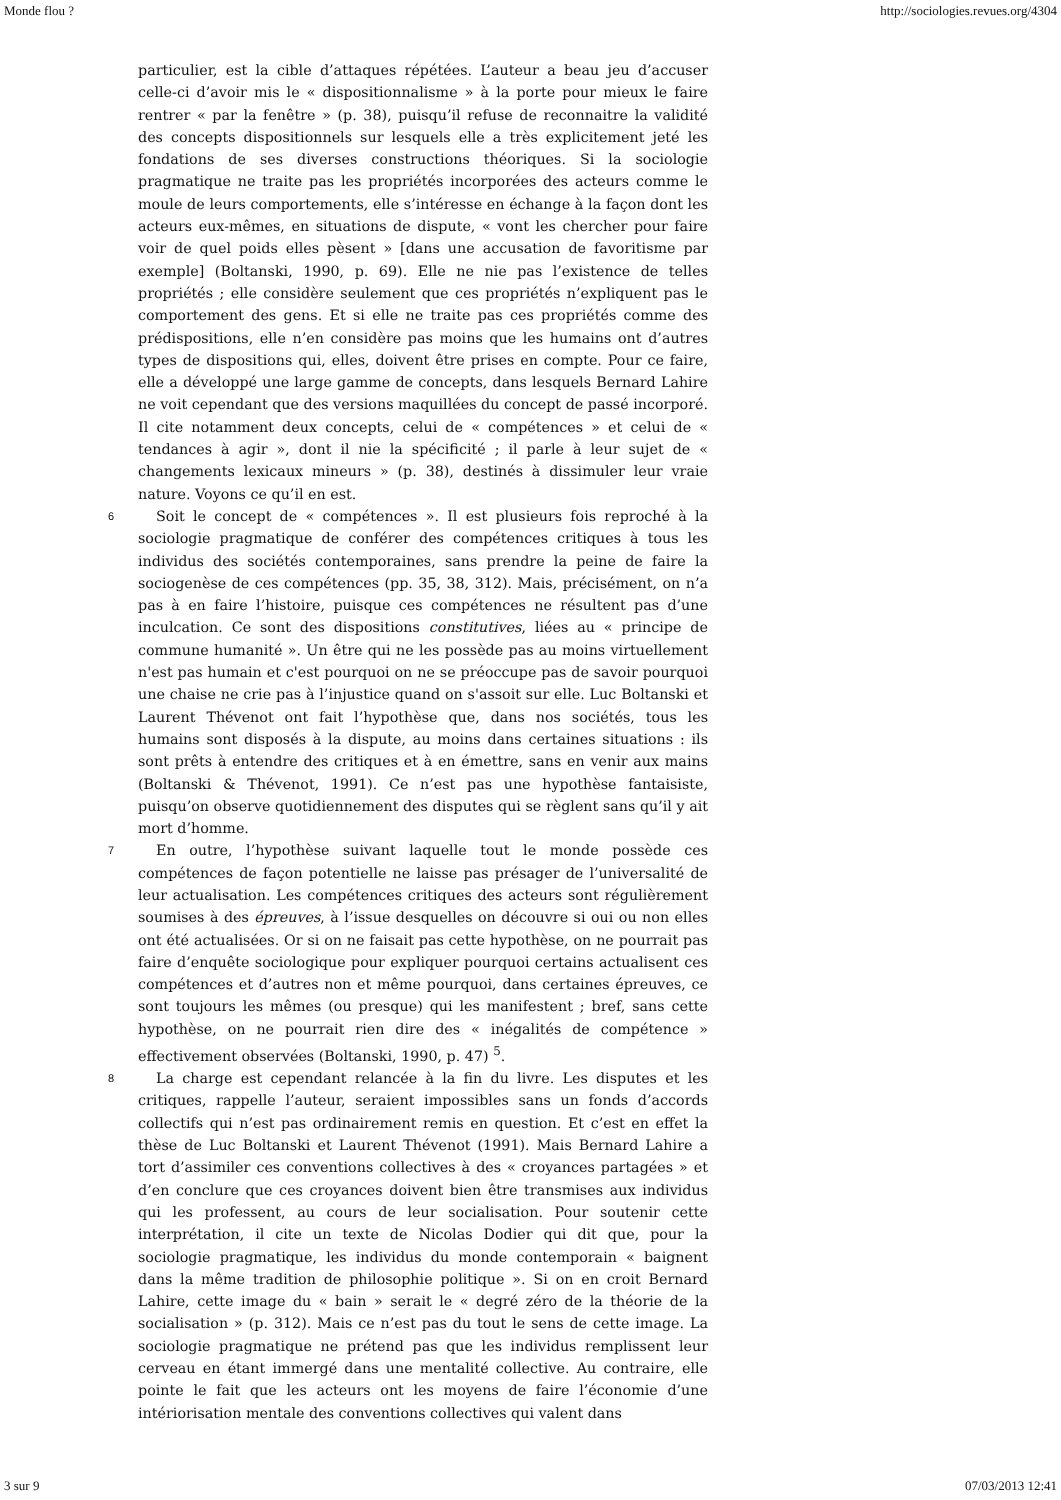Monde flou ? http://sociologies.revues.org/4304
particulier, est la cible d’attaques répétées. L’auteur a beau jeu d’accuser celle-ci d’avoir mis le « dispositionnalisme » à la porte pour mieux le faire rentrer « par la fenêtre » (p. 38), puisqu’il refuse de reconnaitre la validité des concepts dispositionnels sur lesquels elle a très explicitement jeté les fondations de ses diverses constructions théoriques. Si la sociologie pragmatique ne traite pas les propriétés incorporées des acteurs comme le moule de leurs comportements, elle s’intéresse en échange à la façon dont les acteurs eux-mêmes, en situations de dispute, « vont les chercher pour faire voir de quel poids elles pèsent » [dans une accusation de favoritisme par exemple] (Boltanski, 1990, p. 69). Elle ne nie pas l’existence de telles propriétés ; elle considère seulement que ces propriétés n’expliquent pas le comportement des gens. Et si elle ne traite pas ces propriétés comme des prédispositions, elle n’en considère pas moins que les humains ont d’autres types de dispositions qui, elles, doivent être prises en compte. Pour ce faire, elle a développé une large gamme de concepts, dans lesquels Bernard Lahire ne voit cependant que des versions maquillées du concept de passé incorporé. Il cite notamment deux concepts, celui de « compétences » et celui de « tendances à agir », dont il nie la spécificité ; il parle à leur sujet de « changements lexicaux mineurs » (p. 38), destinés à dissimuler leur vraie nature. Voyons ce qu’il en est.
6 Soit le concept de « compétences ». Il est plusieurs fois reproché à la sociologie pragmatique de conférer des compétences critiques à tous les individus des sociétés contemporaines, sans prendre la peine de faire la sociogenèse de ces compétences (pp. 35, 38, 312). Mais, précisément, on n’a pas à en faire l’histoire, puisque ces compétences ne résultent pas d’une inculcation. Ce sont des dispositions constitutives, liées au « principe de commune humanité ». Un être qui ne les possède pas au moins virtuellement n'est pas humain et c'est pourquoi on ne se préoccupe pas de savoir pourquoi une chaise ne crie pas à l’injustice quand on s'assoit sur elle. Luc Boltanski et Laurent Thévenot ont fait l’hypothèse que, dans nos sociétés, tous les humains sont disposés à la dispute, au moins dans certaines situations : ils sont prêts à entendre des critiques et à en émettre, sans en venir aux mains (Boltanski & Thévenot, 1991). Ce n’est pas une hypothèse fantaisiste, puisqu’on observe quotidiennement des disputes qui se règlent sans qu’il y ait mort d’homme.
7 En outre, l’hypothèse suivant laquelle tout le monde possède ces compétences de façon potentielle ne laisse pas présager de l’universalité de leur actualisation. Les compétences critiques des acteurs sont régulièrement soumises à des épreuves, à l’issue desquelles on découvre si oui ou non elles ont été actualisées. Or si on ne faisait pas cette hypothèse, on ne pourrait pas faire d’enquête sociologique pour expliquer pourquoi certains actualisent ces compétences et d’autres non et même pourquoi, dans certaines épreuves, ce sont toujours les mêmes (ou presque) qui les manifestent ; bref, sans cette hypothèse, on ne pourrait rien dire des « inégalités de compétence » effectivement observées (Boltanski, 1990, p. 47) <sup>5</sup>.
8 La charge est cependant relancée à la fin du livre. Les disputes et les critiques, rappelle l’auteur, seraient impossibles sans un fonds d’accords collectifs qui n’est pas ordinairement remis en question. Et c’est en effet la thèse de Luc Boltanski et Laurent Thévenot (1991). Mais Bernard Lahire a tort d’assimiler ces conventions collectives à des « croyances partagées » et d’en conclure que ces croyances doivent bien être transmises aux individus qui les professent, au cours de leur socialisation. Pour soutenir cette interprétation, il cite un texte de Nicolas Dodier qui dit que, pour la sociologie pragmatique, les individus du monde contemporain « baignent dans la même tradition de philosophie politique ». Si on en croit Bernard Lahire, cette image du « bain » serait le « degré zéro de la théorie de la socialisation » (p. 312). Mais ce n’est pas du tout le sens de cette image. La sociologie pragmatique ne prétend pas que les individus remplissent leur cerveau en étant immergé dans une mentalité collective. Au contraire, elle pointe le fait que les acteurs ont les moyens de faire l’économie d’une intériorisation mentale des conventions collectives qui valent dans
3 sur 9 07/03/2013 12:41